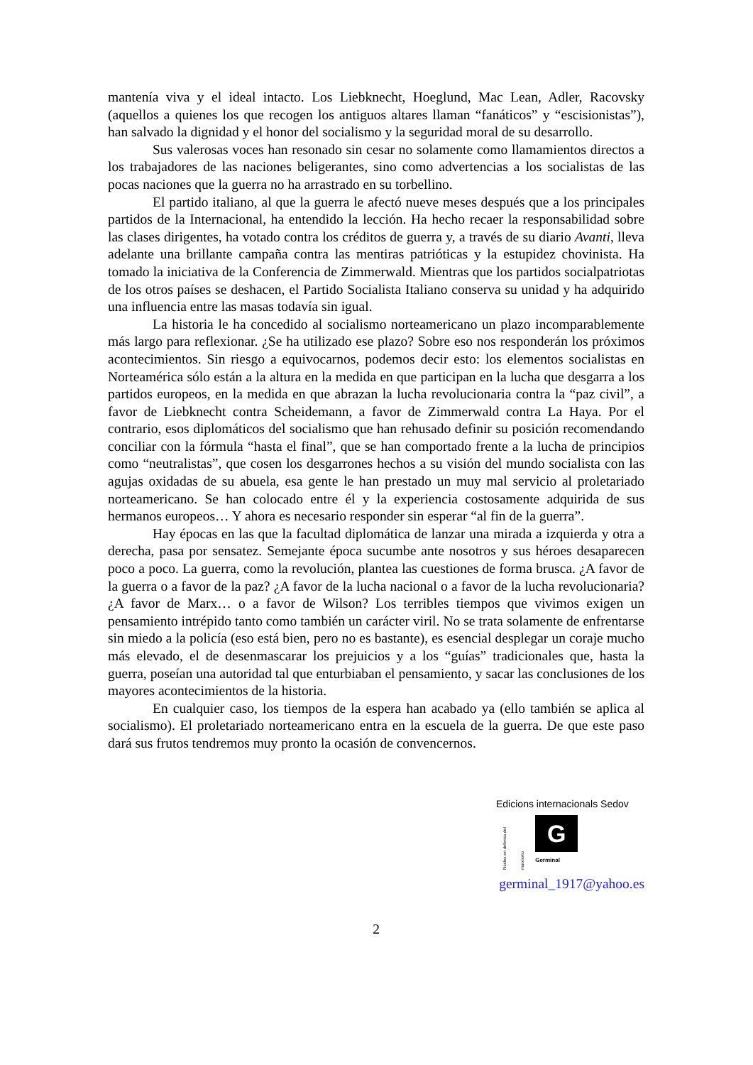mantenía viva y el ideal intacto. Los Liebknecht, Hoeglund, Mac Lean, Adler, Racovsky (aquellos a quienes los que recogen los antiguos altares llaman “fanáticos” y “escisionistas”), han salvado la dignidad y el honor del socialismo y la seguridad moral de su desarrollo.
Sus valerosas voces han resonado sin cesar no solamente como llamamientos directos a los trabajadores de las naciones beligerantes, sino como advertencias a los socialistas de las pocas naciones que la guerra no ha arrastrado en su torbellino.
El partido italiano, al que la guerra le afectó nueve meses después que a los principales partidos de la Internacional, ha entendido la lección. Ha hecho recaer la responsabilidad sobre las clases dirigentes, ha votado contra los créditos de guerra y, a través de su diario Avanti, lleva adelante una brillante campaña contra las mentiras patrióticas y la estupidez chovinista. Ha tomado la iniciativa de la Conferencia de Zimmerwald. Mientras que los partidos socialpatriotas de los otros países se deshacen, el Partido Socialista Italiano conserva su unidad y ha adquirido una influencia entre las masas todavía sin igual.
La historia le ha concedido al socialismo norteamericano un plazo incomparablemente más largo para reflexionar. ¿Se ha utilizado ese plazo? Sobre eso nos responderán los próximos acontecimientos. Sin riesgo a equivocarnos, podemos decir esto: los elementos socialistas en Norteamérica sólo están a la altura en la medida en que participan en la lucha que desgarra a los partidos europeos, en la medida en que abrazan la lucha revolucionaria contra la “paz civil”, a favor de Liebknecht contra Scheidemann, a favor de Zimmerwald contra La Haya. Por el contrario, esos diplomáticos del socialismo que han rehusado definir su posición recomendando conciliar con la fórmula “hasta el final”, que se han comportado frente a la lucha de principios como “neutralistas”, que cosen los desgarrones hechos a su visión del mundo socialista con las agujas oxidadas de su abuela, esa gente le han prestado un muy mal servicio al proletariado norteamericano. Se han colocado entre él y la experiencia costosamente adquirida de sus hermanos europeos… Y ahora es necesario responder sin esperar “al fin de la guerra”.
Hay épocas en las que la facultad diplomática de lanzar una mirada a izquierda y otra a derecha, pasa por sensatez. Semejante época sucumbe ante nosotros y sus héroes desaparecen poco a poco. La guerra, como la revolución, plantea las cuestiones de forma brusca. ¿A favor de la guerra o a favor de la paz? ¿A favor de la lucha nacional o a favor de la lucha revolucionaria? ¿A favor de Marx… o a favor de Wilson? Los terribles tiempos que vivimos exigen un pensamiento intrépido tanto como también un carácter viril. No se trata solamente de enfrentarse sin miedo a la policía (eso está bien, pero no es bastante), es esencial desplegar un coraje mucho más elevado, el de desenmascarar los prejuicios y a los “guías” tradicionales que, hasta la guerra, poseían una autoridad tal que enturbiaban el pensamiento, y sacar las conclusiones de los mayores acontecimientos de la historia.
En cualquier caso, los tiempos de la espera han acabado ya (ello también se aplica al socialismo). El proletariado norteamericano entra en la escuela de la guerra. De que este paso dará sus frutos tendremos muy pronto la ocasión de convencernos.
Edicions internacionals Sedov
Núcleo en defensa del marxismo
G
Germinal
germinal_1917@yahoo.es
2